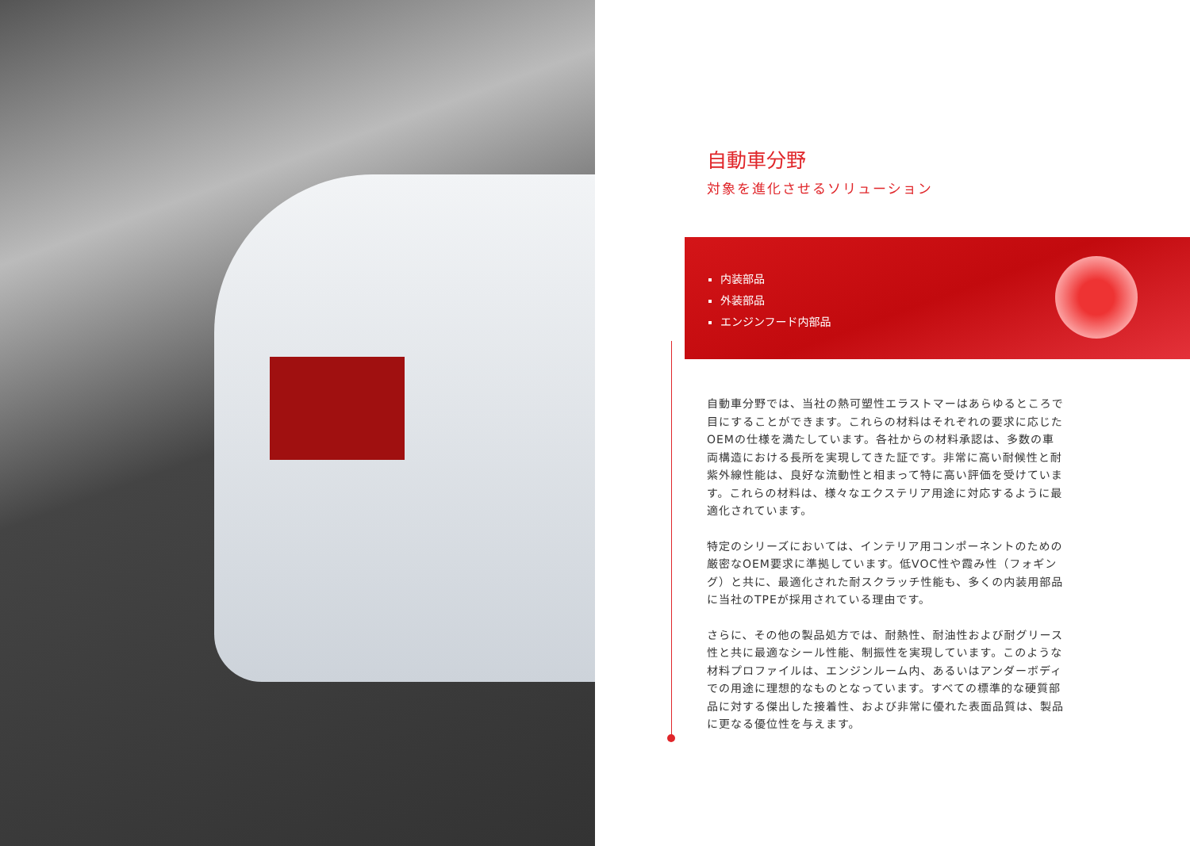自動車分野
対象を進化させるソリューション
内装部品
外装部品
エンジンフード内部品
自動車分野では、当社の熱可塑性エラストマーはあらゆるところで目にすることができます。これらの材料はそれぞれの要求に応じたOEMの仕様を満たしています。各社からの材料承認は、多数の車両構造における長所を実現してきた証です。非常に高い耐候性と耐紫外線性能は、良好な流動性と相まって特に高い評価を受けています。これらの材料は、様々なエクステリア用途に対応するように最適化されています。
特定のシリーズにおいては、インテリア用コンポーネントのための厳密なOEM要求に準拠しています。低VOC性や霞み性（フォギング）と共に、最適化された耐スクラッチ性能も、多くの内装用部品に当社のTPEが採用されている理由です。
さらに、その他の製品処方では、耐熱性、耐油性および耐グリース性と共に最適なシール性能、制振性を実現しています。このような材料プロファイルは、エンジンルーム内、あるいはアンダーボディでの用途に理想的なものとなっています。すべての標準的な硬質部品に対する傑出した接着性、および非常に優れた表面品質は、製品に更なる優位性を与えます。